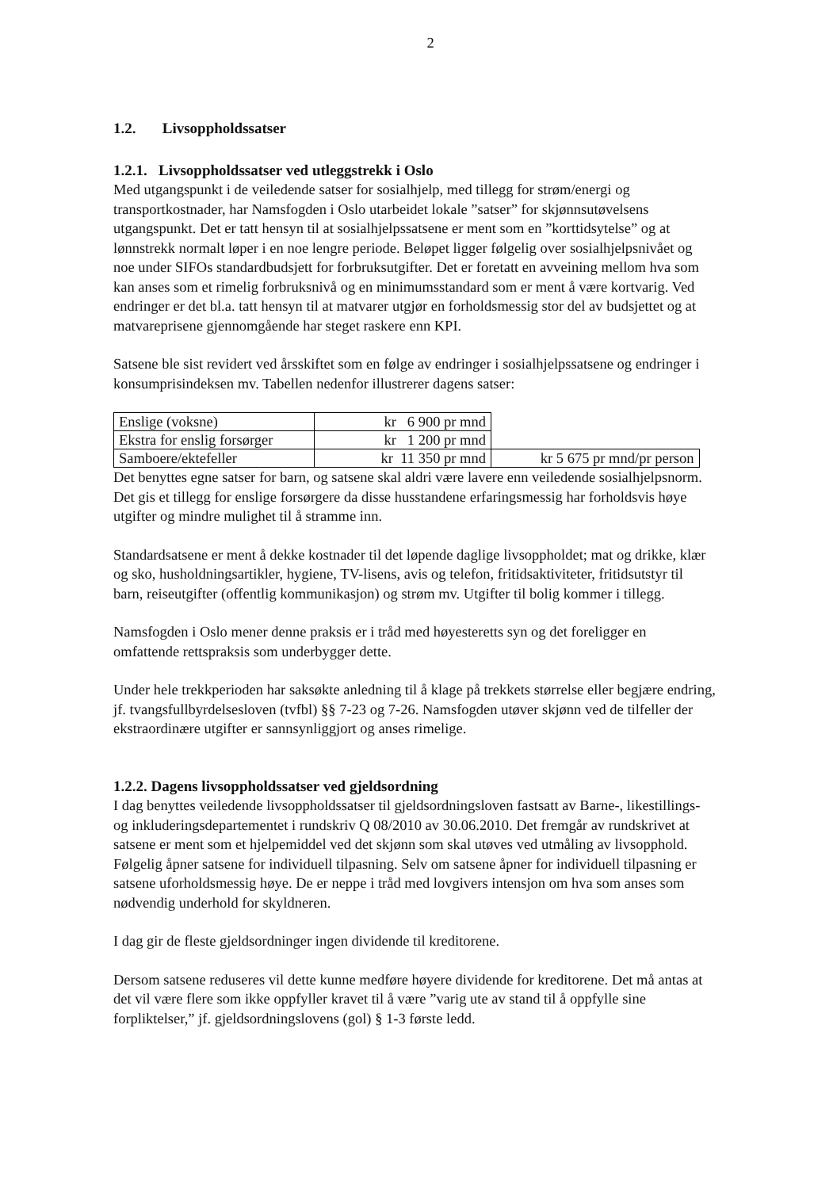2
1.2. Livsoppholdssatser
1.2.1. Livsoppholdssatser ved utleggstrekk i Oslo
Med utgangspunkt i de veiledende satser for sosialhjelp, med tillegg for strøm/energi og transportkostnader, har Namsfogden i Oslo utarbeidet lokale ”satser” for skjønnsutøvelsens utgangspunkt. Det er tatt hensyn til at sosialhjelpssatsene er ment som en ”korttidsytelse” og at lønnstrekk normalt løper i en noe lengre periode. Beløpet ligger følgelig over sosialhjelpsnivået og noe under SIFOs standardbudsjett for forbruksutgifter. Det er foretatt en avveining mellom hva som kan anses som et rimelig forbruksnivå og en minimumsstandard som er ment å være kortvarig. Ved endringer er det bl.a. tatt hensyn til at matvarer utgjør en forholdsmessig stor del av budsjettet og at matvareprisene gjennomgående har steget raskere enn KPI.
Satsene ble sist revidert ved årsskiftet som en følge av endringer i sosialhjelpssatsene og endringer i konsumprisindeksen mv. Tabellen nedenfor illustrerer dagens satser:
| Enslige (voksne) | kr 6 900 pr mnd | |
| Ekstra for enslig forsørger | kr 1 200 pr mnd | |
| Samboere/ektefeller | kr 11 350 pr mnd | kr 5 675 pr mnd/pr person |
Det benyttes egne satser for barn, og satsene skal aldri være lavere enn veiledende sosialhjelpsnorm. Det gis et tillegg for enslige forsørgere da disse husstandene erfaringsmessig har forholdsvis høye utgifter og mindre mulighet til å stramme inn.
Standardsatsene er ment å dekke kostnader til det løpende daglige livsoppholdet; mat og drikke, klær og sko, husholdningsartikler, hygiene, TV-lisens, avis og telefon, fritidsaktiviteter, fritidsutstyr til barn, reiseutgifter (offentlig kommunikasjon) og strøm mv. Utgifter til bolig kommer i tillegg.
Namsfogden i Oslo mener denne praksis er i tråd med høyesteretts syn og det foreligger en omfattende rettspraksis som underbygger dette.
Under hele trekkperioden har saksøkte anledning til å klage på trekkets størrelse eller begjære endring, jf. tvangsfullbyrdelsesloven (tvfbl) §§ 7-23 og 7-26. Namsfogden utøver skjønn ved de tilfeller der ekstraordinære utgifter er sannsynliggjort og anses rimelige.
1.2.2. Dagens livsoppholdssatser ved gjeldsordning
I dag benyttes veiledende livsoppholdssatser til gjeldsordningsloven fastsatt av Barne-, likestillings- og inkluderingsdepartementet i rundskriv Q 08/2010 av 30.06.2010. Det fremgår av rundskrivet at satsene er ment som et hjelpemiddel ved det skjønn som skal utøves ved utmåling av livsopphold. Følgelig åpner satsene for individuell tilpasning. Selv om satsene åpner for individuell tilpasning er satsene uforholdsmessig høye. De er neppe i tråd med lovgivers intensjon om hva som anses som nødvendig underhold for skyldneren.
I dag gir de fleste gjeldsordninger ingen dividende til kreditorene.
Dersom satsene reduseres vil dette kunne medføre høyere dividende for kreditorene. Det må antas at det vil være flere som ikke oppfyller kravet til å være ”varig ute av stand til å oppfylle sine forpliktelser,” jf. gjeldsordningslovens (gol) § 1-3 første ledd.